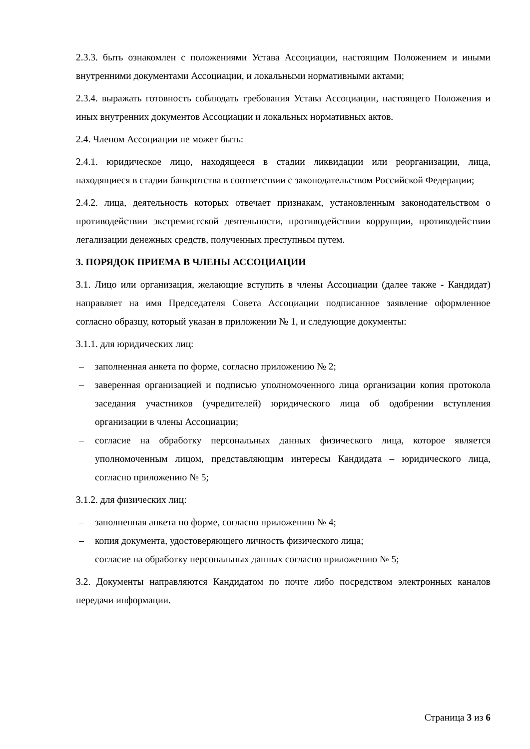2.3.3. быть ознакомлен с положениями Устава Ассоциации, настоящим Положением и иными внутренними документами Ассоциации, и локальными нормативными актами;
2.3.4. выражать готовность соблюдать требования Устава Ассоциации, настоящего Положения и иных внутренних документов Ассоциации и локальных нормативных актов.
2.4. Членом Ассоциации не может быть:
2.4.1. юридическое лицо, находящееся в стадии ликвидации или реорганизации, лица, находящиеся в стадии банкротства в соответствии с законодательством Российской Федерации;
2.4.2. лица, деятельность которых отвечает признакам, установленным законодательством о противодействии экстремистской деятельности, противодействии коррупции, противодействии легализации денежных средств, полученных преступным путем.
3. ПОРЯДОК ПРИЕМА В ЧЛЕНЫ АССОЦИАЦИИ
3.1. Лицо или организация, желающие вступить в члены Ассоциации (далее также - Кандидат) направляет на имя Председателя Совета Ассоциации подписанное заявление оформленное согласно образцу, который указан в приложении № 1, и следующие документы:
3.1.1. для юридических лиц:
– заполненная анкета по форме, согласно приложению № 2;
– заверенная организацией и подписью уполномоченного лица организации копия протокола заседания участников (учредителей) юридического лица об одобрении вступления организации в члены Ассоциации;
– согласие на обработку персональных данных физического лица, которое является уполномоченным лицом, представляющим интересы Кандидата – юридического лица, согласно приложению № 5;
3.1.2. для физических лиц:
– заполненная анкета по форме, согласно приложению № 4;
– копия документа, удостоверяющего личность физического лица;
– согласие на обработку персональных данных согласно приложению № 5;
3.2. Документы направляются Кандидатом по почте либо посредством электронных каналов передачи информации.
Страница 3 из 6